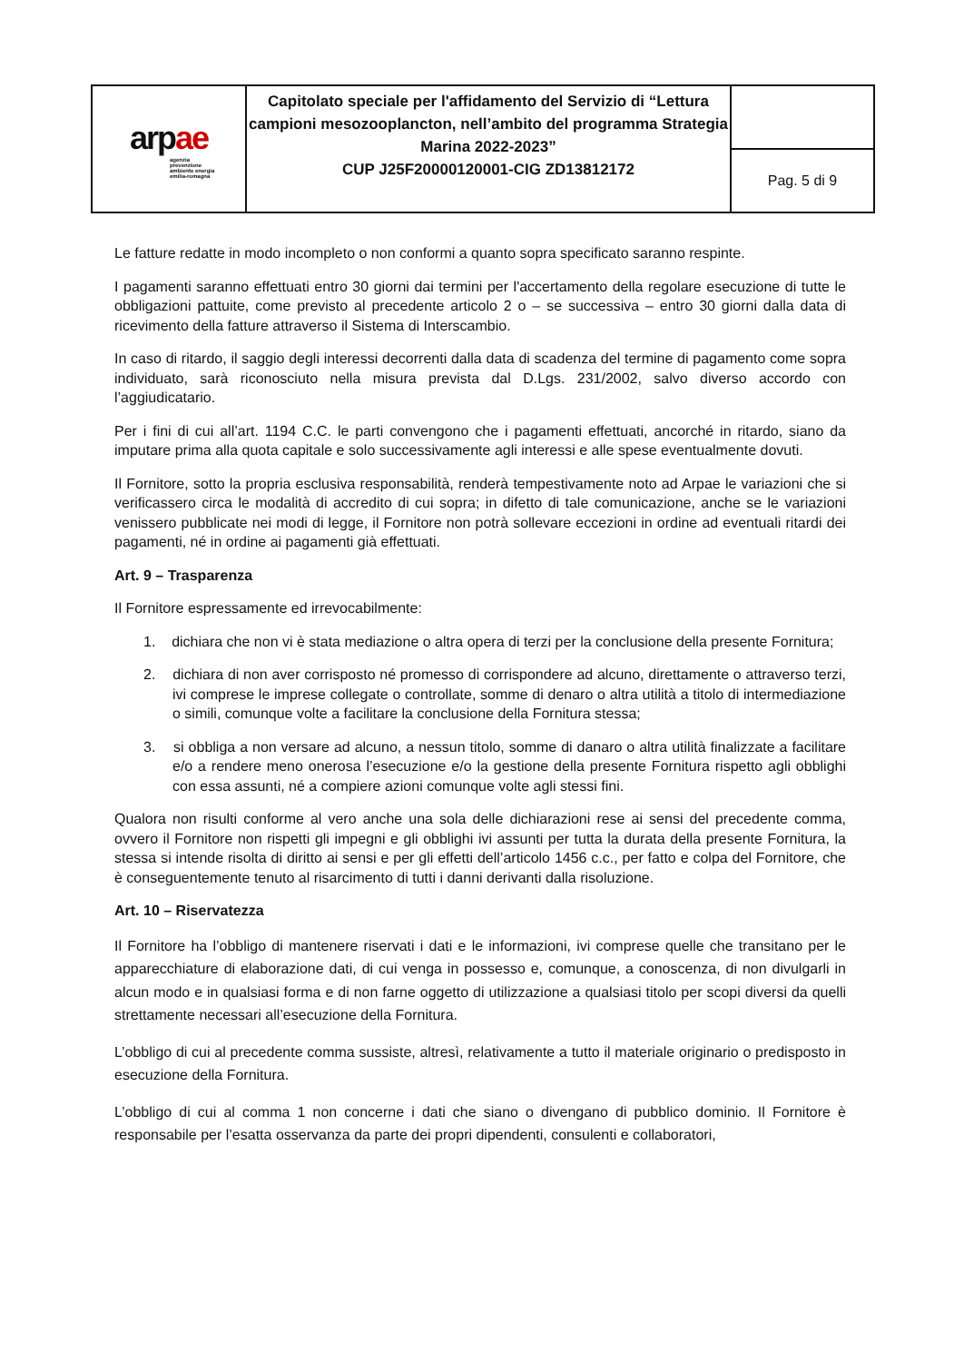| ar p ae agenzia prevenzione ambiente energia emilia-romagna | Capitolato speciale per l'affidamento del Servizio di “Lettura campioni mesozooplancton, nell’ambito del programma Strategia Marina 2022-2023” CUP J25F20000120001-CIG ZD13812172 | |
| | | Pag. 5 di 9 |
Le fatture redatte in modo incompleto o non conformi a quanto sopra specificato saranno respinte.
I pagamenti saranno effettuati entro 30 giorni dai termini per l'accertamento della regolare esecuzione di tutte le obbligazioni pattuite, come previsto al precedente articolo 2 o – se successiva – entro 30 giorni dalla data di ricevimento della fatture attraverso il Sistema di Interscambio.
In caso di ritardo, il saggio degli interessi decorrenti dalla data di scadenza del termine di pagamento come sopra individuato, sarà riconosciuto nella misura prevista dal D.Lgs. 231/2002, salvo diverso accordo con l’aggiudicatario.
Per i fini di cui all’art. 1194 C.C. le parti convengono che i pagamenti effettuati, ancorché in ritardo, siano da imputare prima alla quota capitale e solo successivamente agli interessi e alle spese eventualmente dovuti.
Il Fornitore, sotto la propria esclusiva responsabilità, renderà tempestivamente noto ad Arpae le variazioni che si verificassero circa le modalità di accredito di cui sopra; in difetto di tale comunicazione, anche se le variazioni venissero pubblicate nei modi di legge, il Fornitore non potrà sollevare eccezioni in ordine ad eventuali ritardi dei pagamenti, né in ordine ai pagamenti già effettuati.
Art. 9 – Trasparenza
Il Fornitore espressamente ed irrevocabilmente:
1. dichiara che non vi è stata mediazione o altra opera di terzi per la conclusione della presente Fornitura;
2. dichiara di non aver corrisposto né promesso di corrispondere ad alcuno, direttamente o attraverso terzi, ivi comprese le imprese collegate o controllate, somme di denaro o altra utilità a titolo di intermediazione o simili, comunque volte a facilitare la conclusione della Fornitura stessa;
3. si obbliga a non versare ad alcuno, a nessun titolo, somme di danaro o altra utilità finalizzate a facilitare e/o a rendere meno onerosa l’esecuzione e/o la gestione della presente Fornitura rispetto agli obblighi con essa assunti, né a compiere azioni comunque volte agli stessi fini.
Qualora non risulti conforme al vero anche una sola delle dichiarazioni rese ai sensi del precedente comma, ovvero il Fornitore non rispetti gli impegni e gli obblighi ivi assunti per tutta la durata della presente Fornitura, la stessa si intende risolta di diritto ai sensi e per gli effetti dell’articolo 1456 c.c., per fatto e colpa del Fornitore, che è conseguentemente tenuto al risarcimento di tutti i danni derivanti dalla risoluzione.
Art. 10 – Riservatezza
Il Fornitore ha l’obbligo di mantenere riservati i dati e le informazioni, ivi comprese quelle che transitano per le apparecchiature di elaborazione dati, di cui venga in possesso e, comunque, a conoscenza, di non divulgarli in alcun modo e in qualsiasi forma e di non farne oggetto di utilizzazione a qualsiasi titolo per scopi diversi da quelli strettamente necessari all’esecuzione della Fornitura.
L’obbligo di cui al precedente comma sussiste, altresì, relativamente a tutto il materiale originario o predisposto in esecuzione della Fornitura.
L’obbligo di cui al comma 1 non concerne i dati che siano o divengano di pubblico dominio. Il Fornitore è responsabile per l’esatta osservanza da parte dei propri dipendenti, consulenti e collaboratori,